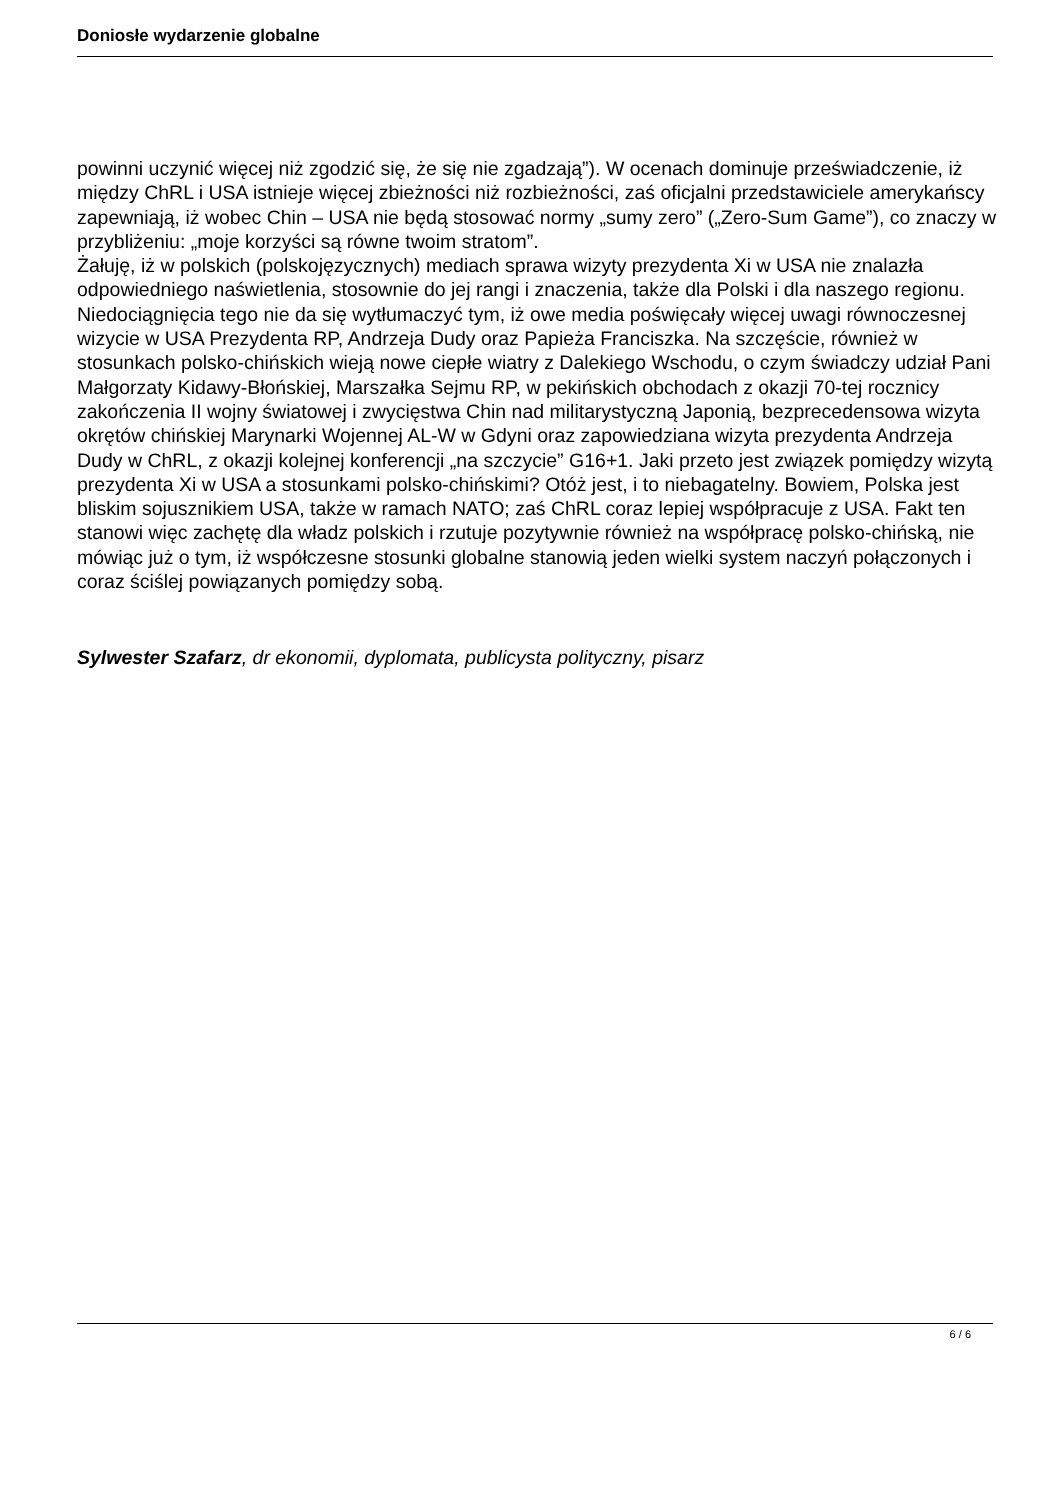Doniosłe wydarzenie globalne
powinni uczynić więcej niż zgodzić się, że się nie zgadzają”). W ocenach dominuje przeświadczenie, iż między ChRL i USA istnieje więcej zbieżności niż rozbieżności, zaś oficjalni przedstawiciele amerykańscy zapewniają, iż wobec Chin – USA nie będą stosować normy „sumy zero” („Zero-Sum Game”), co znaczy w przybliżeniu: „moje korzyści są równe twoim stratom”.
Żałuję, iż w polskich (polskojęzycznych) mediach sprawa wizyty prezydenta Xi w USA nie znalazła odpowiedniego naświetlenia, stosownie do jej rangi i znaczenia, także dla Polski i dla naszego regionu. Niedociągnięcia tego nie da się wytłumaczyć tym, iż owe media poświęcały więcej uwagi równoczesnej wizycie w USA Prezydenta RP, Andrzeja Dudy oraz Papieża Franciszka. Na szczęście, również w stosunkach polsko-chińskich wieją nowe ciepłe wiatry z Dalekiego Wschodu, o czym świadczy udział Pani Małgorzaty Kidawy-Błońskiej, Marszałka Sejmu RP, w pekińskich obchodach z okazji 70-tej rocznicy zakończenia II wojny światowej i zwycięstwa Chin nad militarystyczną Japonią, bezprecedensowa wizyta okrętów chińskiej Marynarki Wojennej AL-W w Gdyni oraz zapowiedziana wizyta prezydenta Andrzeja Dudy w ChRL, z okazji kolejnej konferencji „na szczycie” G16+1. Jaki przeto jest związek pomiędzy wizytą prezydenta Xi w USA a stosunkami polsko-chińskimi? Otóż jest, i to niebagatelny. Bowiem, Polska jest bliskim sojusznikiem USA, także w ramach NATO; zaś ChRL coraz lepiej współpracuje z USA. Fakt ten stanowi więc zachętę dla władz polskich i rzutuje pozytywnie również na współpracę polsko-chińską, nie mówiąc już o tym, iż współczesne stosunki globalne stanowią jeden wielki system naczyń połączonych i coraz ściślej powiązanych pomiędzy sobą.
Sylwester Szafarz, dr ekonomii, dyplomata, publicysta polityczny, pisarz
6 / 6